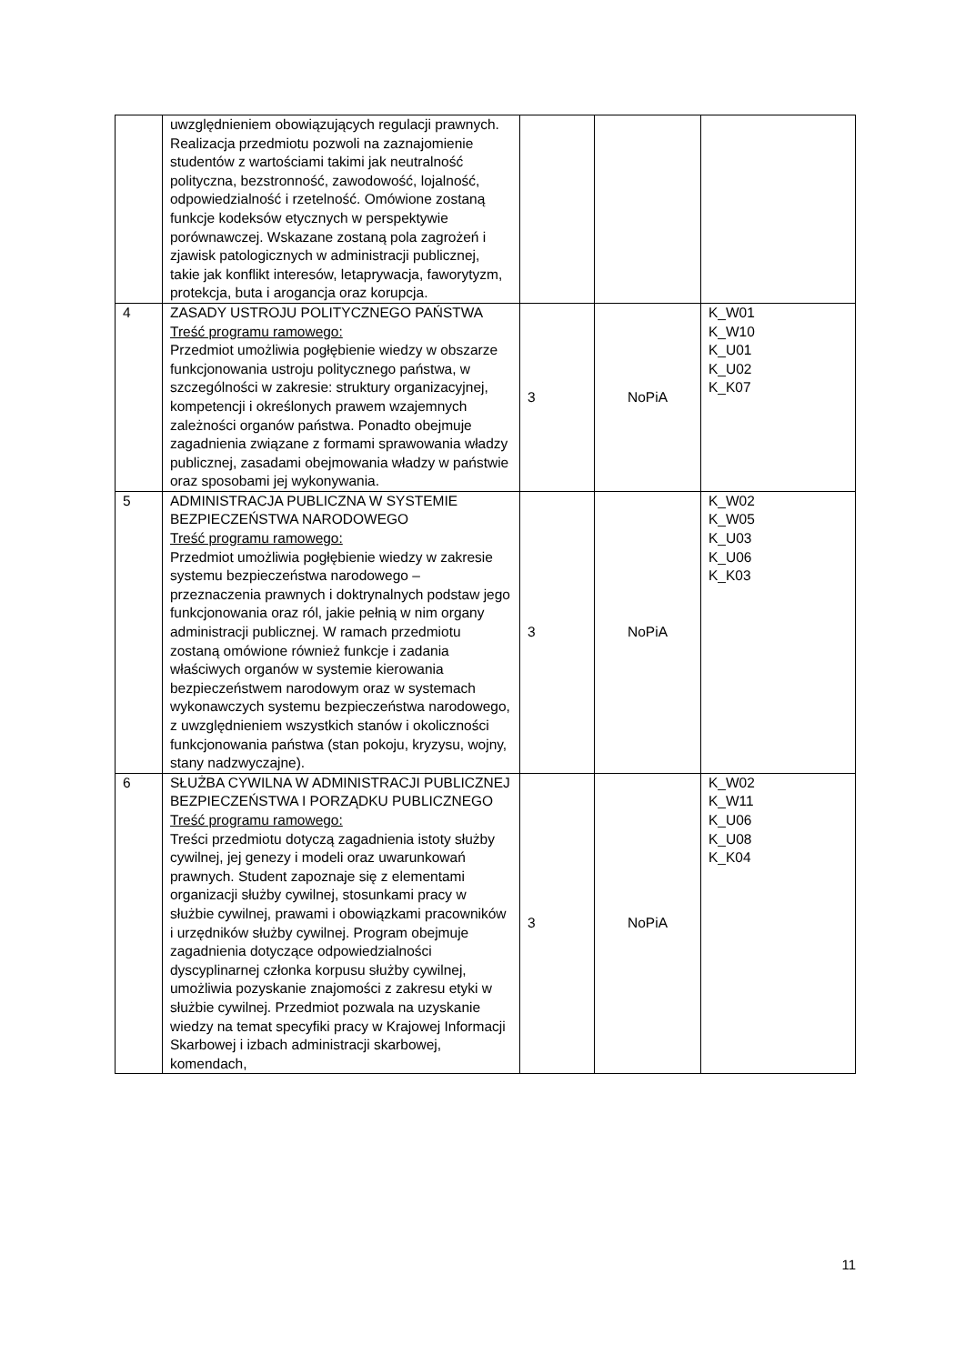| | uwzględnieniem obowiązujących regulacji prawnych. Realizacja przedmiotu pozwoli na zaznajomienie studentów z wartościami takimi jak neutralność polityczna, bezstronność, zawodowość, lojalność, odpowiedzialność i rzetelność. Omówione zostaną funkcje kodeksów etycznych w perspektywie porównawczej. Wskazane zostaną pola zagrożeń i zjawisk patologicznych w administracji publicznej, takie jak konflikt interesów, letaprywacja, faworytyzm, protekcja, buta i arogancja oraz korupcja. | | | |
| 4 | ZASADY USTROJU POLITYCZNEGO PAŃSTWA Treść programu ramowego: Przedmiot umożliwia pogłębienie wiedzy w obszarze funkcjonowania ustroju politycznego państwa, w szczególności w zakresie: struktury organizacyjnej, kompetencji i określonych prawem wzajemnych zależności organów państwa. Ponadto obejmuje zagadnienia związane z formami sprawowania władzy publicznej, zasadami obejmowania władzy w państwie oraz sposobami jej wykonywania. | 3 | NoPiA | K_W01 K_W10 K_U01 K_U02 K_K07 |
| 5 | ADMINISTRACJA PUBLICZNA W SYSTEMIE BEZPIECZEŃSTWA NARODOWEGO Treść programu ramowego: Przedmiot umożliwia pogłębienie wiedzy w zakresie systemu bezpieczeństwa narodowego – przeznaczenia prawnych i doktrynalnych podstaw jego funkcjonowania oraz ról, jakie pełnią w nim organy administracji publicznej. W ramach przedmiotu zostaną omówione również funkcje i zadania właściwych organów w systemie kierowania bezpieczeństwem narodowym oraz w systemach wykonawczych systemu bezpieczeństwa narodowego, z uwzględnieniem wszystkich stanów i okoliczności funkcjonowania państwa (stan pokoju, kryzysu, wojny, stany nadzwyczajne). | 3 | NoPiA | K_W02 K_W05 K_U03 K_U06 K_K03 |
| 6 | SŁUŻBA CYWILNA W ADMINISTRACJI PUBLICZNEJ BEZPIECZEŃSTWA I PORZĄDKU PUBLICZNEGO Treść programu ramowego: Treści przedmiotu dotyczą zagadnienia istoty służby cywilnej, jej genezy i modeli oraz uwarunkowań prawnych. Student zapoznaje się z elementami organizacji służby cywilnej, stosunkami pracy w służbie cywilnej, prawami i obowiązkami pracowników i urzędników służby cywilnej. Program obejmuje zagadnienia dotyczące odpowiedzialności dyscyplinarnej członka korpusu służby cywilnej, umożliwia pozyskanie znajomości z zakresu etyki w służbie cywilnej. Przedmiot pozwala na uzyskanie wiedzy na temat specyfiki pracy w Krajowej Informacji Skarbowej i izbach administracji skarbowej, komendach, | 3 | NoPiA | K_W02 K_W11 K_U06 K_U08 K_K04 |
11